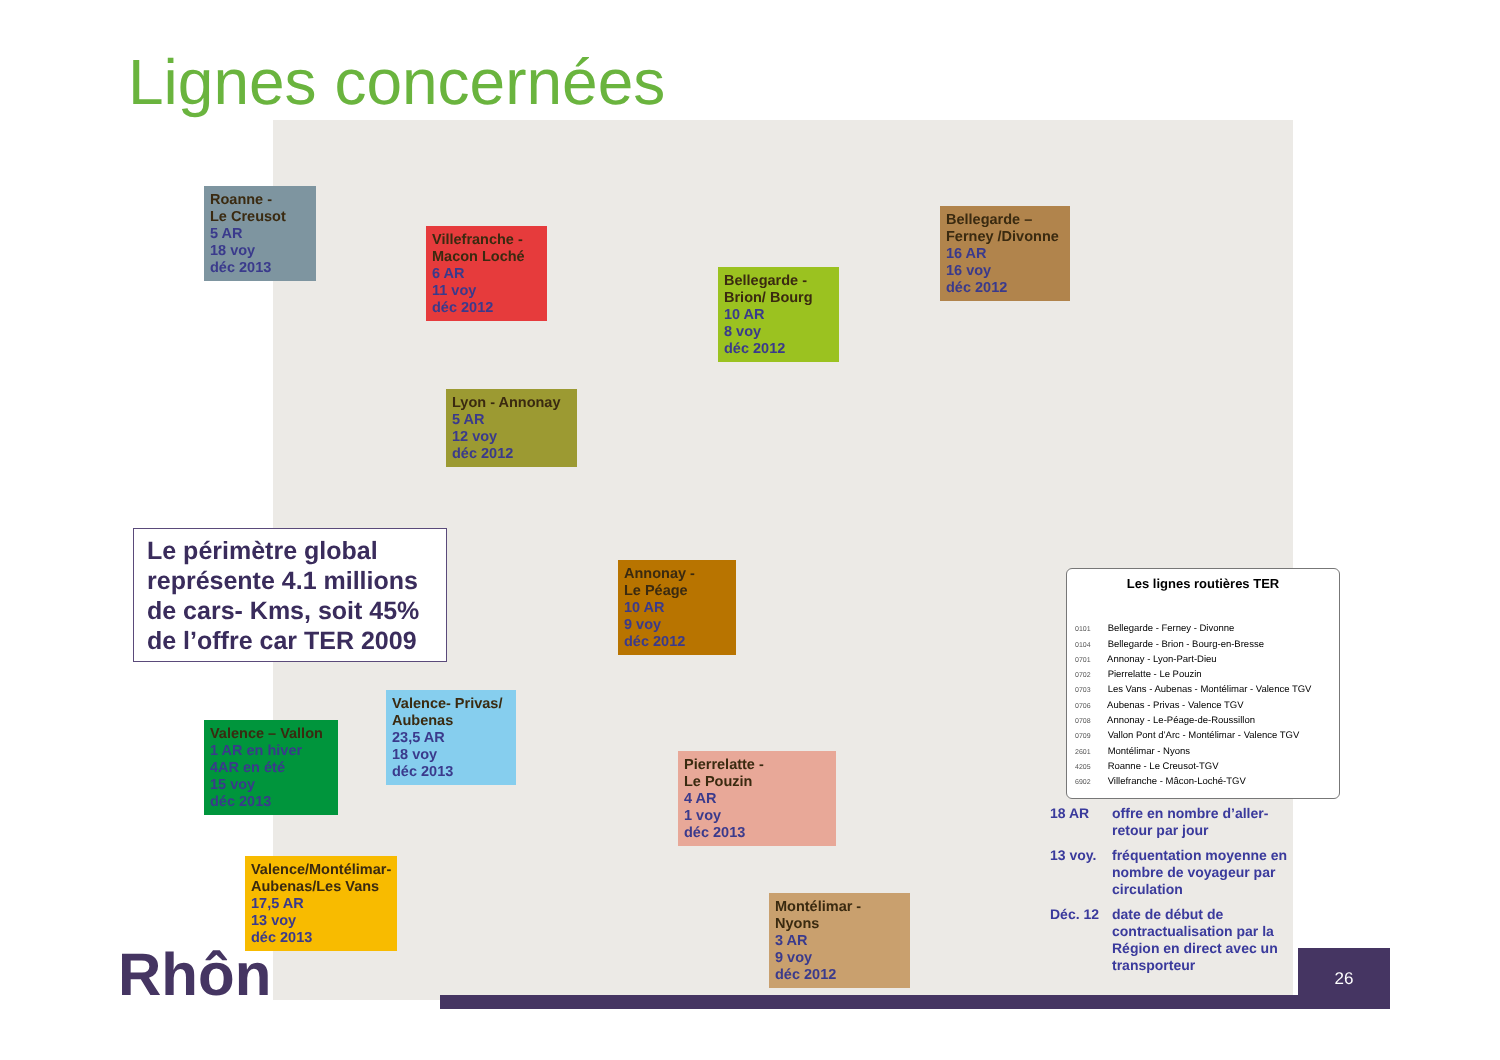Lignes concernées
Roanne -
Le Creusot
5 AR
18 voy
déc 2013
Villefranche -
Macon Loché
6 AR
11 voy
déc 2012
Bellegarde -
Brion/ Bourg
10 AR
8 voy
déc 2012
Bellegarde –
Ferney /Divonne
16 AR
16 voy
déc 2012
Lyon - Annonay
5 AR
12 voy
déc 2012
Le périmètre global représente 4.1 millions de cars- Kms, soit 45% de l’offre car TER 2009
Annonay -
Le Péage
10 AR
9 voy
déc 2012
Valence- Privas/
Aubenas
23,5 AR
18 voy
déc 2013
Valence – Vallon
1 AR en hiver
4AR en été
15 voy
déc 2013
Pierrelatte -
Le Pouzin
4 AR
1 voy
déc 2013
Valence/Montélimar-
Aubenas/Les Vans
17,5 AR
13 voy
déc 2013
Montélimar -
Nyons
3 AR
9 voy
déc 2012
Les lignes routières TER
0101 Bellegarde - Ferney - Divonne
0104 Bellegarde - Brion - Bourg-en-Bresse
0701 Annonay - Lyon-Part-Dieu
0702 Pierrelatte - Le Pouzin
0703 Les Vans - Aubenas - Montélimar - Valence TGV
0706 Aubenas - Privas - Valence TGV
0708 Annonay - Le-Péage-de-Roussillon
0709 Vallon Pont d’Arc - Montélimar - Valence TGV
2601 Montélimar - Nyons
4205 Roanne - Le Creusot-TGV
6902 Villefranche - Mâcon-Loché-TGV
18 AR offre en nombre d’aller-retour par jour
13 voy. fréquentation moyenne en nombre de voyageur par circulation
Déc. 12 date de début de contractualisation par la Région en direct avec un transporteur
Rhôn 26